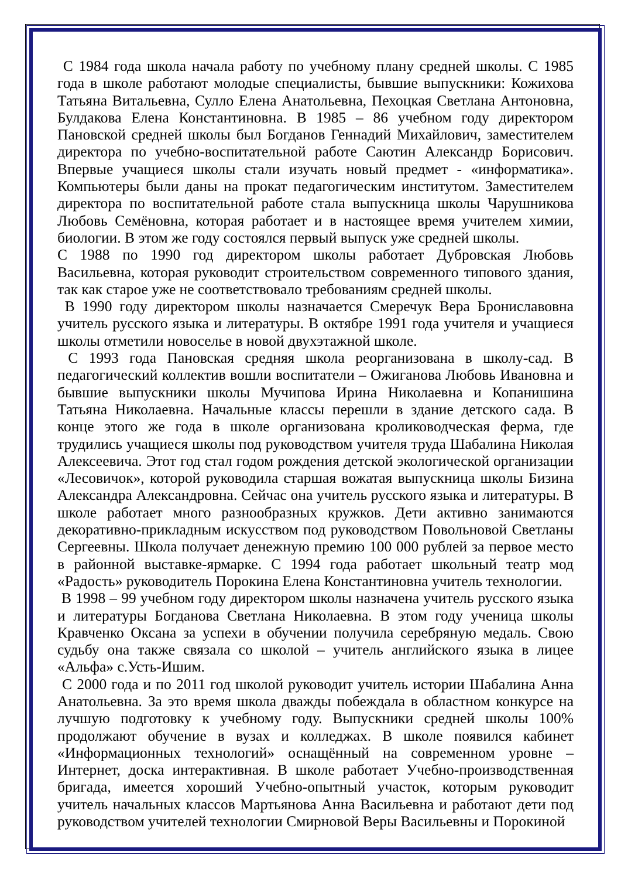С 1984 года школа начала работу по учебному плану средней школы. С 1985 года в школе работают молодые специалисты, бывшие выпускники: Кожихова Татьяна Витальевна, Сулло Елена Анатольевна, Пехоцкая Светлана Антоновна, Булдакова Елена Константиновна. В 1985 – 86 учебном году директором Пановской средней школы был Богданов Геннадий Михайлович, заместителем директора по учебно-воспитательной работе Саютин Александр Борисович. Впервые учащиеся школы стали изучать новый предмет - «информатика». Компьютеры были даны на прокат педагогическим институтом. Заместителем директора по воспитательной работе стала выпускница школы Чарушникова Любовь Семёновна, которая работает и в настоящее время учителем химии, биологии. В этом же году состоялся первый выпуск уже средней школы.
С 1988 по 1990 год директором школы работает Дубровская Любовь Васильевна, которая руководит строительством современного типового здания, так как старое уже не соответствовало требованиям средней школы.
В 1990 году директором школы назначается Смеречук Вера Брониславовна учитель русского языка и литературы. В октябре 1991 года учителя и учащиеся школы отметили новоселье в новой двухэтажной школе.
С 1993 года Пановская средняя школа реорганизована в школу-сад. В педагогический коллектив вошли воспитатели – Ожиганова Любовь Ивановна и бывшие выпускники школы Мучипова Ирина Николаевна и Копанишина Татьяна Николаевна. Начальные классы перешли в здание детского сада. В конце этого же года в школе организована кролиководческая ферма, где трудились учащиеся школы под руководством учителя труда Шабалина Николая Алексеевича. Этот год стал годом рождения детской экологической организации «Лесовичок», которой руководила старшая вожатая выпускница школы Бизина Александра Александровна. Сейчас она учитель русского языка и литературы. В школе работает много разнообразных кружков. Дети активно занимаются декоративно-прикладным искусством под руководством Повольновой Светланы Сергеевны. Школа получает денежную премию 100 000 рублей за первое место в районной выставке-ярмарке. С 1994 года работает школьный театр мод «Радость» руководитель Порокина Елена Константиновна учитель технологии.
В 1998 – 99 учебном году директором школы назначена учитель русского языка и литературы Богданова Светлана Николаевна. В этом году ученица школы Кравченко Оксана за успехи в обучении получила серебряную медаль. Свою судьбу она также связала со школой – учитель английского языка в лицее «Альфа» с.Усть-Ишим.
С 2000 года и по 2011 год школой руководит учитель истории Шабалина Анна Анатольевна. За это время школа дважды побеждала в областном конкурсе на лучшую подготовку к учебному году. Выпускники средней школы 100% продолжают обучение в вузах и колледжах. В школе появился кабинет «Информационных технологий» оснащённый на современном уровне – Интернет, доска интерактивная. В школе работает Учебно-производственная бригада, имеется хороший Учебно-опытный участок, которым руководит учитель начальных классов Мартьянова Анна Васильевна и работают дети под руководством учителей технологии Смирновой Веры Васильевны и Порокиной